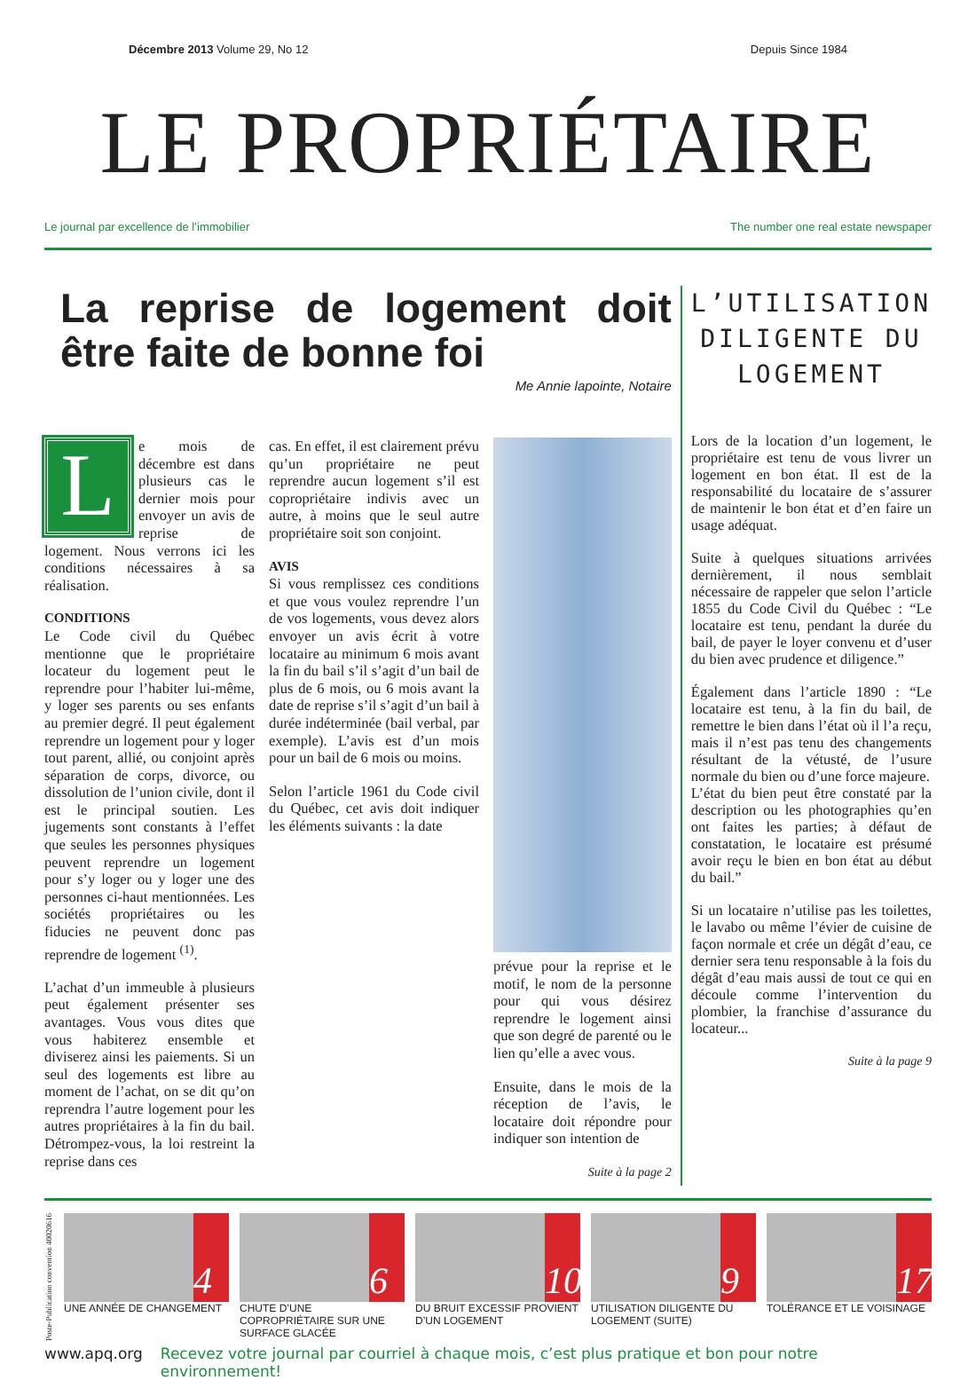Décembre 2013 Volume 29, No 12 Depuis Since 1984
LE PROPRIÉTAIRE
Le journal par excellence de l’immobilier
The number one real estate newspaper
La reprise de logement doit être faite de bonne foi
Me Annie lapointe, Notaire
L
e mois de décembre est dans plusieurs cas le dernier mois pour envoyer un avis de reprise de logement. Nous verrons ici les conditions nécessaires à sa réalisation.
CONDITIONS
Le Code civil du Québec mentionne que le propriétaire locateur du logement peut le reprendre pour l’habiter lui-même, y loger ses parents ou ses enfants au premier degré. Il peut également reprendre un logement pour y loger tout parent, allié, ou conjoint après séparation de corps, divorce, ou dissolution de l’union civile, dont il est le principal soutien. Les jugements sont constants à l’effet que seules les personnes physiques peuvent reprendre un logement pour s’y loger ou y loger une des personnes ci-haut mentionnées. Les sociétés propriétaires ou les fiducies ne peuvent donc pas reprendre de logement <sup>(1)</sup>.
L’achat d’un immeuble à plusieurs peut également présenter ses avantages. Vous vous dites que vous habiterez ensemble et diviserez ainsi les paiements. Si un seul des logements est libre au moment de l’achat, on se dit qu’on reprendra l’autre logement pour les autres propriétaires à la fin du bail. Détrompez-vous, la loi restreint la reprise dans ces
cas. En effet, il est clairement prévu qu’un propriétaire ne peut reprendre aucun logement s’il est copropriétaire indivis avec un autre, à moins que le seul autre propriétaire soit son conjoint.
AVIS
Si vous remplissez ces conditions et que vous voulez reprendre l’un de vos logements, vous devez alors envoyer un avis écrit à votre locataire au minimum 6 mois avant la fin du bail s’il s’agit d’un bail de plus de 6 mois, ou 6 mois avant la date de reprise s’il s’agit d’un bail à durée indéterminée (bail verbal, par exemple). L’avis est d’un mois pour un bail de 6 mois ou moins.
Selon l’article 1961 du Code civil du Québec, cet avis doit indiquer les éléments suivants : la date
prévue pour la reprise et le motif, le nom de la personne pour qui vous désirez reprendre le logement ainsi que son degré de parenté ou le lien qu’elle a avec vous.
Ensuite, dans le mois de la réception de l’avis, le locataire doit répondre pour indiquer son intention de
Suite à la page 2
L’UTILISATION DILIGENTE DU LOGEMENT
Lors de la location d’un logement, le propriétaire est tenu de vous livrer un logement en bon état. Il est de la responsabilité du locataire de s’assurer de maintenir le bon état et d’en faire un usage adéquat.
Suite à quelques situations arrivées dernièrement, il nous semblait nécessaire de rappeler que selon l’article 1855 du Code Civil du Québec : “Le locataire est tenu, pendant la durée du bail, de payer le loyer convenu et d’user du bien avec prudence et diligence.”
Également dans l’article 1890 : “Le locataire est tenu, à la fin du bail, de remettre le bien dans l’état où il l’a reçu, mais il n’est pas tenu des changements résultant de la vétusté, de l’usure normale du bien ou d’une force majeure.
L’état du bien peut être constaté par la description ou les photographies qu’en ont faites les parties; à défaut de constatation, le locataire est présumé avoir reçu le bien en bon état au début du bail.”
Si un locataire n’utilise pas les toilettes, le lavabo ou même l’évier de cuisine de façon normale et crée un dégât d’eau, ce dernier sera tenu responsable à la fois du dégât d’eau mais aussi de tout ce qui en découle comme l’intervention du plombier, la franchise d’assurance du locateur...
Suite à la page 9
Poste-Publication convention 40020616
4
UNE ANNÉE DE CHANGEMENT
6
CHUTE D’UNE COPROPRIÉTAIRE SUR UNE SURFACE GLACÉE
10
DU BRUIT EXCESSIF PROVIENT D’UN LOGEMENT
9
UTILISATION DILIGENTE DU LOGEMENT (SUITE)
17
TOLÉRANCE ET LE VOISINAGE
www.apq.org Recevez votre journal par courriel à chaque mois, c’est plus pratique et bon pour notre environnement!